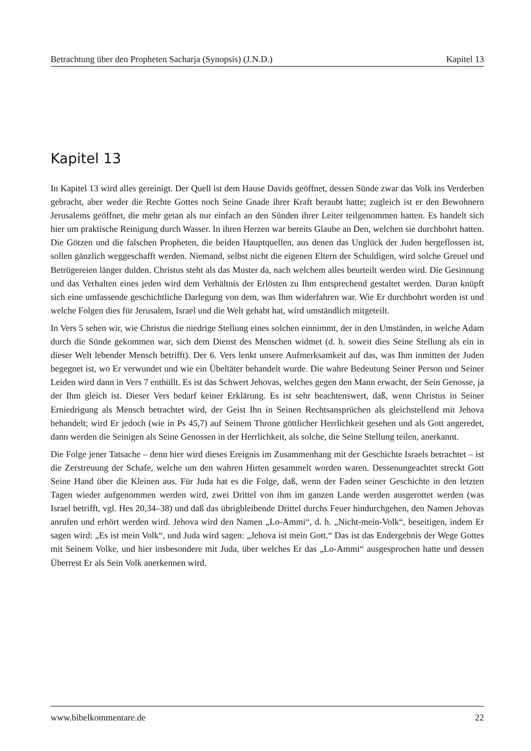Betrachtung über den Propheten Sacharja (Synopsis) (J.N.D.) Kapitel 13
Kapitel 13
In Kapitel 13 wird alles gereinigt. Der Quell ist dem Hause Davids geöffnet, dessen Sünde zwar das Volk ins Verderben gebracht, aber weder die Rechte Gottes noch Seine Gnade ihrer Kraft beraubt hatte; zugleich ist er den Bewohnern Jerusalems geöffnet, die mehr getan als nur einfach an den Sünden ihrer Leiter teilgenommen hatten. Es handelt sich hier um praktische Reinigung durch Wasser. In ihren Herzen war bereits Glaube an Den, welchen sie durchbohrt hatten. Die Götzen und die falschen Propheten, die beiden Hauptquellen, aus denen das Unglück der Juden hergeflossen ist, sollen gänzlich weggeschafft werden. Niemand, selbst nicht die eigenen Eltern der Schuldigen, wird solche Greuel und Betrügereien länger dulden. Christus steht als das Muster da, nach welchem alles beurteilt werden wird. Die Gesinnung und das Verhalten eines jeden wird dem Verhältnis der Erlösten zu Ihm entsprechend gestaltet werden. Daran knüpft sich eine umfassende geschichtliche Darlegung von dem, was Ihm widerfahren war. Wie Er durchbohrt worden ist und welche Folgen dies für Jerusalem, Israel und die Welt gehabt hat, wird umständlich mitgeteilt.
In Vers 5 sehen wir, wie Christus die niedrige Stellung eines solchen einnimmt, der in den Umständen, in welche Adam durch die Sünde gekommen war, sich dem Dienst des Menschen widmet (d. h. soweit dies Seine Stellung als ein in dieser Welt lebender Mensch betrifft). Der 6. Vers lenkt unsere Aufmerksamkeit auf das, was Ihm inmitten der Juden begegnet ist, wo Er verwundet und wie ein Übeltäter behandelt wurde. Die wahre Bedeutung Seiner Person und Seiner Leiden wird dann in Vers 7 enthüllt. Es ist das Schwert Jehovas, welches gegen den Mann erwacht, der Sein Genosse, ja der Ihm gleich ist. Dieser Vers bedarf keiner Erklärung. Es ist sehr beachtenswert, daß, wenn Christus in Seiner Erniedrigung als Mensch betrachtet wird, der Geist Ihn in Seinen Rechtsansprüchen als gleichstellend mit Jehova behandelt; wird Er jedoch (wie in Ps 45,7) auf Seinem Throne göttlicher Herrlichkeit gesehen und als Gott angeredet, dann werden die Seinigen als Seine Genossen in der Herrlichkeit, als solche, die Seine Stellung teilen, anerkannt.
Die Folge jener Tatsache – denn hier wird dieses Ereignis im Zusammenhang mit der Geschichte Israels betrachtet – ist die Zerstreuung der Schafe, welche um den wahren Hirten gesammelt worden waren. Dessenungeachtet streckt Gott Seine Hand über die Kleinen aus. Für Juda hat es die Folge, daß, wenn der Faden seiner Geschichte in den letzten Tagen wieder aufgenommen werden wird, zwei Drittel von ihm im ganzen Lande werden ausgerottet werden (was Israel betrifft, vgl. Hes 20,34–38) und daß das übrigbleibende Drittel durchs Feuer hindurchgehen, den Namen Jehovas anrufen und erhört werden wird. Jehova wird den Namen „Lo-Ammi“, d. h. „Nicht-mein-Volk“, beseitigen, indem Er sagen wird: „Es ist mein Volk“, und Juda wird sagen: „Jehova ist mein Gott.“ Das ist das Endergebnis der Wege Gottes mit Seinem Volke, und hier insbesondere mit Juda, über welches Er das „Lo-Ammi“ ausgesprochen hatte und dessen Überrest Er als Sein Volk anerkennen wird.
www.bibelkommentare.de 22